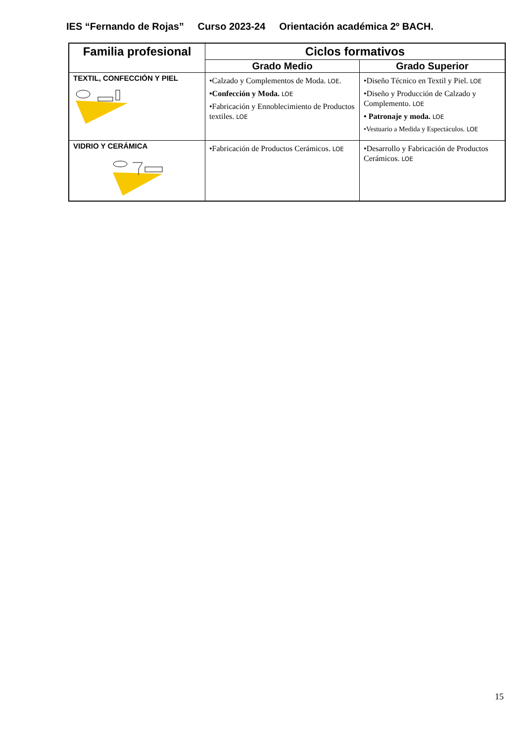IES “Fernando de Rojas” Curso 2023-24 Orientación académica 2º BACH.
| Familia profesional | Ciclos formativos | |
| --- | --- | --- |
| | Grado Medio | Grado Superior |
| TEXTIL, CONFECCIÓN Y PIEL | •Calzado y Complementos de Moda. LOE . •Confección y Moda. LOE •Fabricación y Ennoblecimiento de Productos textiles. LOE | •Diseño Técnico en Textil y Piel. LOE •Diseño y Producción de Calzado y Complemento. LOE • Patronaje y moda. LOE •Vestuario a Medida y Espectáculos. LOE |
| VIDRIO Y CERÁMICA | •Fabricación de Productos Cerámicos. LOE | •Desarrollo y Fabricación de Productos Cerámicos. LOE |
15